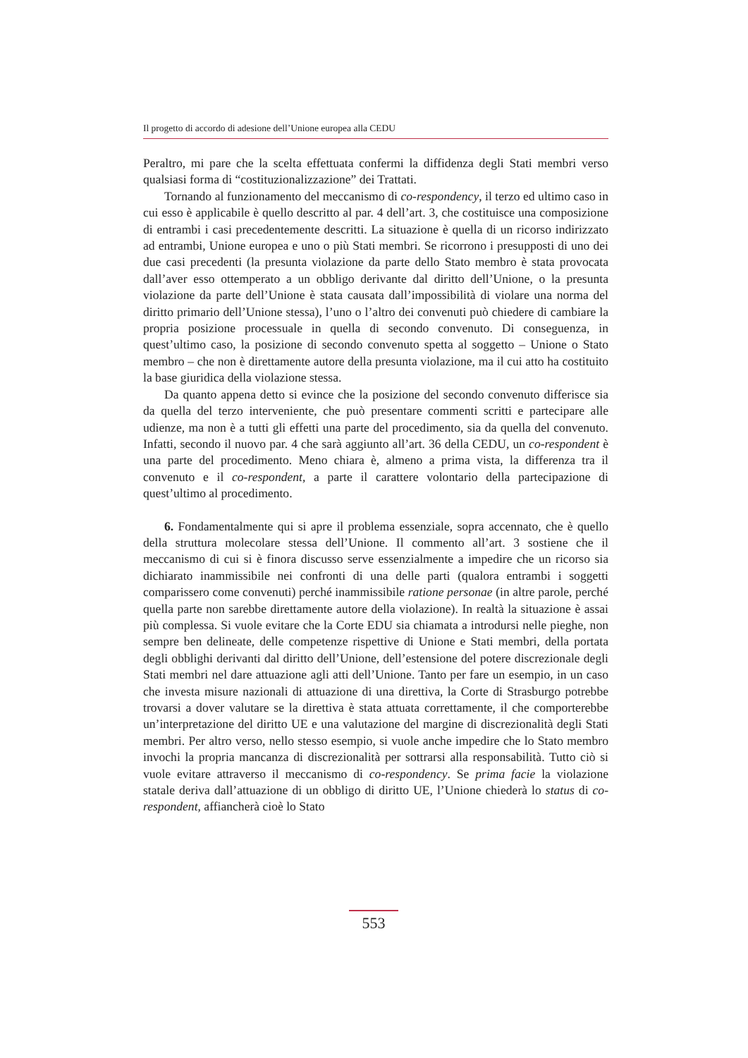Il progetto di accordo di adesione dell’Unione europea alla CEDU
Peraltro, mi pare che la scelta effettuata confermi la diffidenza degli Stati membri verso qualsiasi forma di “costituzionalizzazione” dei Trattati.
Tornando al funzionamento del meccanismo di co-respondency, il terzo ed ultimo caso in cui esso è applicabile è quello descritto al par. 4 dell’art. 3, che costituisce una composizione di entrambi i casi precedentemente descritti. La situazione è quella di un ricorso indirizzato ad entrambi, Unione europea e uno o più Stati membri. Se ricorrono i presupposti di uno dei due casi precedenti (la presunta violazione da parte dello Stato membro è stata provocata dall’aver esso ottemperato a un obbligo derivante dal diritto dell’Unione, o la presunta violazione da parte dell’Unione è stata causata dall’impossibilità di violare una norma del diritto primario dell’Unione stessa), l’uno o l’altro dei convenuti può chiedere di cambiare la propria posizione processuale in quella di secondo convenuto. Di conseguenza, in quest’ultimo caso, la posizione di secondo convenuto spetta al soggetto – Unione o Stato membro – che non è direttamente autore della presunta violazione, ma il cui atto ha costituito la base giuridica della violazione stessa.
Da quanto appena detto si evince che la posizione del secondo convenuto differisce sia da quella del terzo interveniente, che può presentare commenti scritti e partecipare alle udienze, ma non è a tutti gli effetti una parte del procedimento, sia da quella del convenuto. Infatti, secondo il nuovo par. 4 che sarà aggiunto all’art. 36 della CEDU, un co-respondent è una parte del procedimento. Meno chiara è, almeno a prima vista, la differenza tra il convenuto e il co-respondent, a parte il carattere volontario della partecipazione di quest’ultimo al procedimento.
6. Fondamentalmente qui si apre il problema essenziale, sopra accennato, che è quello della struttura molecolare stessa dell’Unione. Il commento all’art. 3 sostiene che il meccanismo di cui si è finora discusso serve essenzialmente a impedire che un ricorso sia dichiarato inammissibile nei confronti di una delle parti (qualora entrambi i soggetti comparissero come convenuti) perché inammissibile ratione personae (in altre parole, perché quella parte non sarebbe direttamente autore della violazione). In realtà la situazione è assai più complessa. Si vuole evitare che la Corte EDU sia chiamata a introdursi nelle pieghe, non sempre ben delineate, delle competenze rispettive di Unione e Stati membri, della portata degli obblighi derivanti dal diritto dell’Unione, dell’estensione del potere discrezionale degli Stati membri nel dare attuazione agli atti dell’Unione. Tanto per fare un esempio, in un caso che investa misure nazionali di attuazione di una direttiva, la Corte di Strasburgo potrebbe trovarsi a dover valutare se la direttiva è stata attuata correttamente, il che comporterebbe un’interpretazione del diritto UE e una valutazione del margine di discrezionalità degli Stati membri. Per altro verso, nello stesso esempio, si vuole anche impedire che lo Stato membro invochi la propria mancanza di discrezionalità per sottrarsi alla responsabilità. Tutto ciò si vuole evitare attraverso il meccanismo di co-respondency. Se prima facie la violazione statale deriva dall’attuazione di un obbligo di diritto UE, l’Unione chiederà lo status di co-respondent, affiancherà cioè lo Stato
553